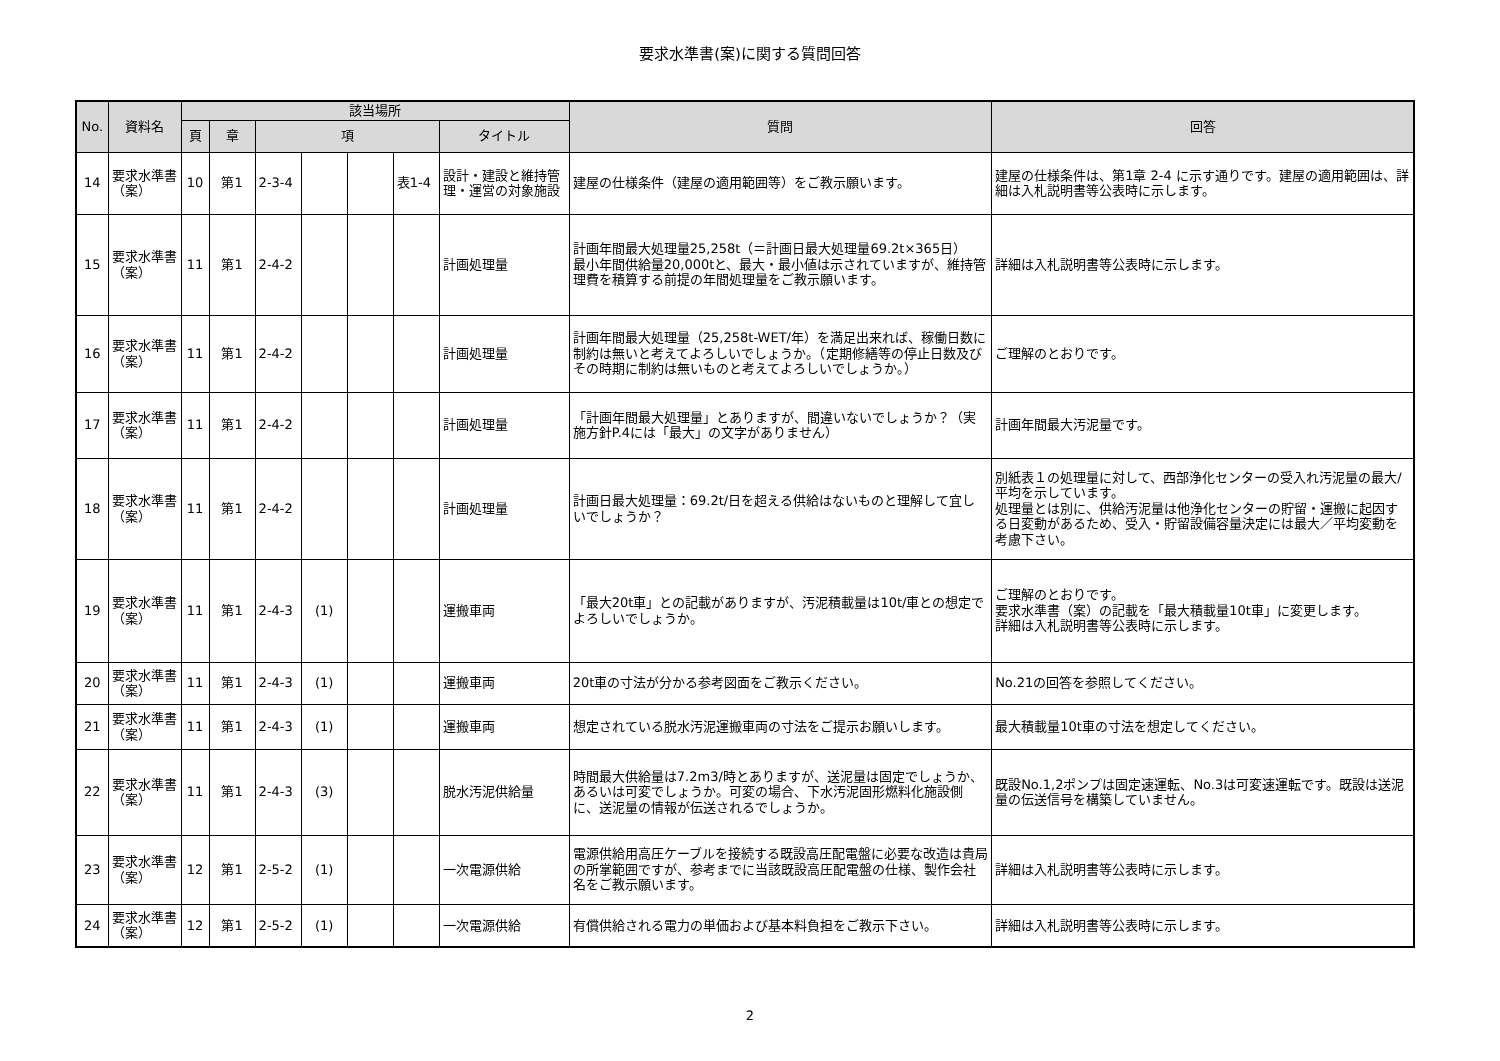要求水準書(案)に関する質問回答
| No. | 資料名 | 該当場所 | | | | | | | 質問 | 回答 |
| --- | --- | --- | --- | --- | --- | --- | --- | --- | --- | --- |
| | | 頁 | 章 | 項 | | | | タイトル | | |
| 14 | 要求水準書（案） | 10 | 第1 | 2-3-4 | | | 表1-4 | 設計・建設と維持管理・運営の対象施設 | 建屋の仕様条件（建屋の適用範囲等）をご教示願います。 | 建屋の仕様条件は、第1章 2-4 に示す通りです。建屋の適用範囲は、詳細は入札説明書等公表時に示します。 |
| 15 | 要求水準書（案） | 11 | 第1 | 2-4-2 | | | | 計画処理量 | 計画年間最大処理量25,258t（＝計画日最大処理量69.2t×365日） 最小年間供給量20,000tと、最大・最小値は示されていますが、維持管理費を積算する前提の年間処理量をご教示願います。 | 詳細は入札説明書等公表時に示します。 |
| 16 | 要求水準書（案） | 11 | 第1 | 2-4-2 | | | | 計画処理量 | 計画年間最大処理量（25,258t-WET/年）を満足出来れば、稼働日数に制約は無いと考えてよろしいでしょうか。（定期修繕等の停止日数及びその時期に制約は無いものと考えてよろしいでしょうか。） | ご理解のとおりです。 |
| 17 | 要求水準書（案） | 11 | 第1 | 2-4-2 | | | | 計画処理量 | 「計画年間最大処理量」とありますが、間違いないでしょうか？（実施方針P.4には「最大」の文字がありません） | 計画年間最大汚泥量です。 |
| 18 | 要求水準書（案） | 11 | 第1 | 2-4-2 | | | | 計画処理量 | 計画日最大処理量：69.2t/日を超える供給はないものと理解して宜しいでしょうか？ | 別紙表１の処理量に対して、西部浄化センターの受入れ汚泥量の最大/平均を示しています。 処理量とは別に、供給汚泥量は他浄化センターの貯留・運搬に起因する日変動があるため、受入・貯留設備容量決定には最大／平均変動を考慮下さい。 |
| 19 | 要求水準書（案） | 11 | 第1 | 2-4-3 | (1) | | | 運搬車両 | 「最大20t車」との記載がありますが、汚泥積載量は10t/車との想定でよろしいでしょうか。 | ご理解のとおりです。 要求水準書（案）の記載を「最大積載量10t車」に変更します。 詳細は入札説明書等公表時に示します。 |
| 20 | 要求水準書（案） | 11 | 第1 | 2-4-3 | (1) | | | 運搬車両 | 20t車の寸法が分かる参考図面をご教示ください。 | No.21の回答を参照してください。 |
| 21 | 要求水準書（案） | 11 | 第1 | 2-4-3 | (1) | | | 運搬車両 | 想定されている脱水汚泥運搬車両の寸法をご提示お願いします。 | 最大積載量10t車の寸法を想定してください。 |
| 22 | 要求水準書（案） | 11 | 第1 | 2-4-3 | (3) | | | 脱水汚泥供給量 | 時間最大供給量は7.2m3/時とありますが、送泥量は固定でしょうか、あるいは可変でしょうか。可変の場合、下水汚泥固形燃料化施設側に、送泥量の情報が伝送されるでしょうか。 | 既設No.1,2ポンプは固定速運転、No.3は可変速運転です。既設は送泥量の伝送信号を構築していません。 |
| 23 | 要求水準書（案） | 12 | 第1 | 2-5-2 | (1) | | | 一次電源供給 | 電源供給用高圧ケーブルを接続する既設高圧配電盤に必要な改造は貴局の所掌範囲ですが、参考までに当該既設高圧配電盤の仕様、製作会社名をご教示願います。 | 詳細は入札説明書等公表時に示します。 |
| 24 | 要求水準書（案） | 12 | 第1 | 2-5-2 | (1) | | | 一次電源供給 | 有償供給される電力の単価および基本料負担をご教示下さい。 | 詳細は入札説明書等公表時に示します。 |
2